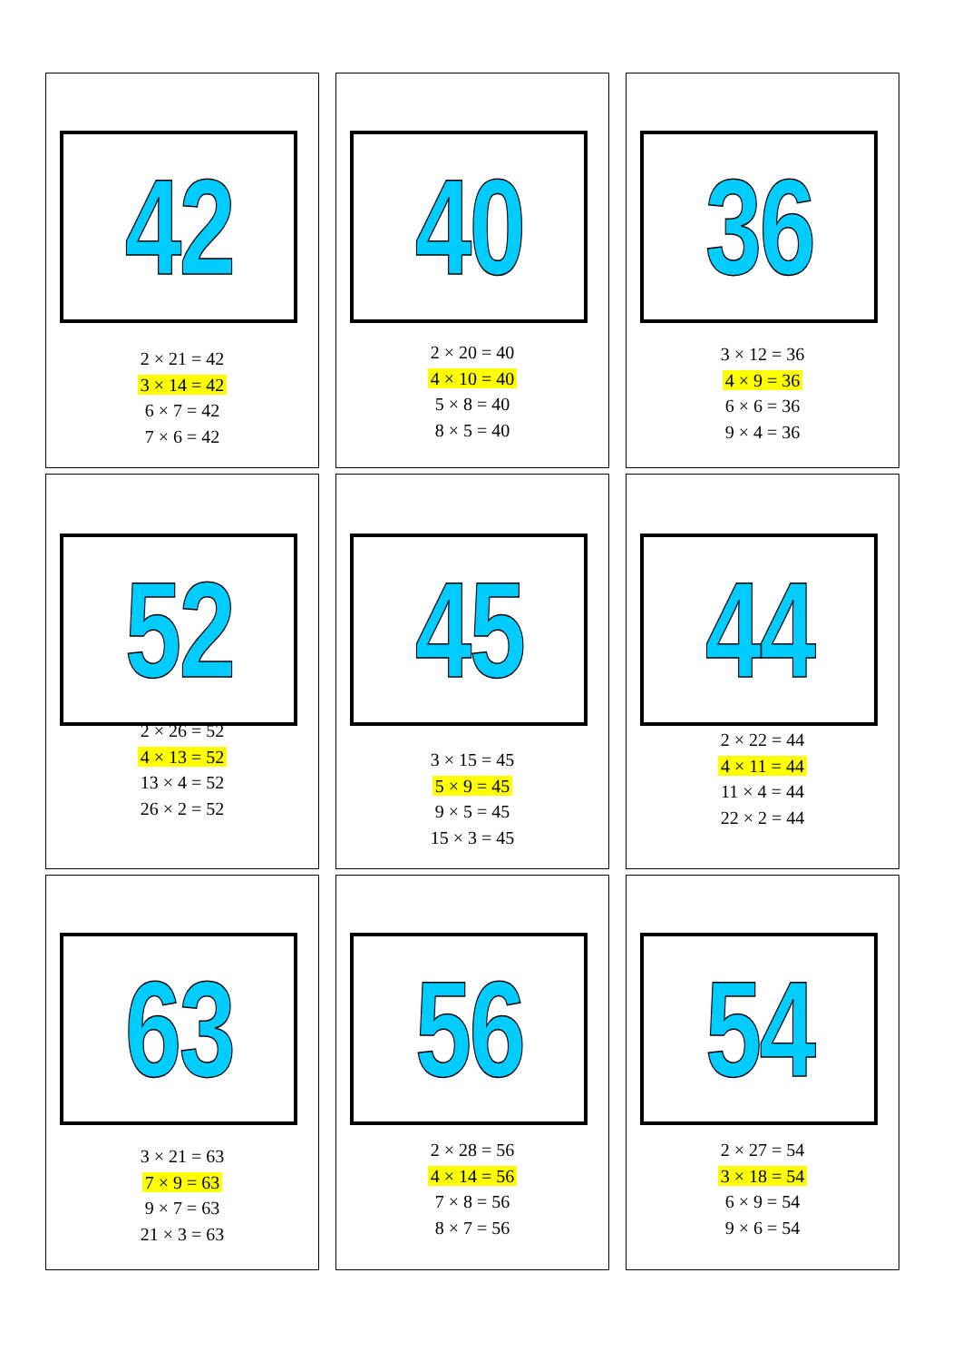42
2 × 21 = 42
3 × 14 = 42
6 × 7 = 42
7 × 6 = 42
40
2 × 20 = 40
4 × 10 = 40
5 × 8 = 40
8 × 5 = 40
36
3 × 12 = 36
4 × 9 = 36
6 × 6 = 36
9 × 4 = 36
52
2 × 26 = 52
4 × 13 = 52
13 × 4 = 52
26 × 2 = 52
45
3 × 15 = 45
5 × 9 = 45
9 × 5 = 45
15 × 3 = 45
44
2 × 22 = 44
4 × 11 = 44
11 × 4 = 44
22 × 2 = 44
63
3 × 21 = 63
7 × 9 = 63
9 × 7 = 63
21 × 3 = 63
56
2 × 28 = 56
4 × 14 = 56
7 × 8 = 56
8 × 7 = 56
54
2 × 27 = 54
3 × 18 = 54
6 × 9 = 54
9 × 6 = 54